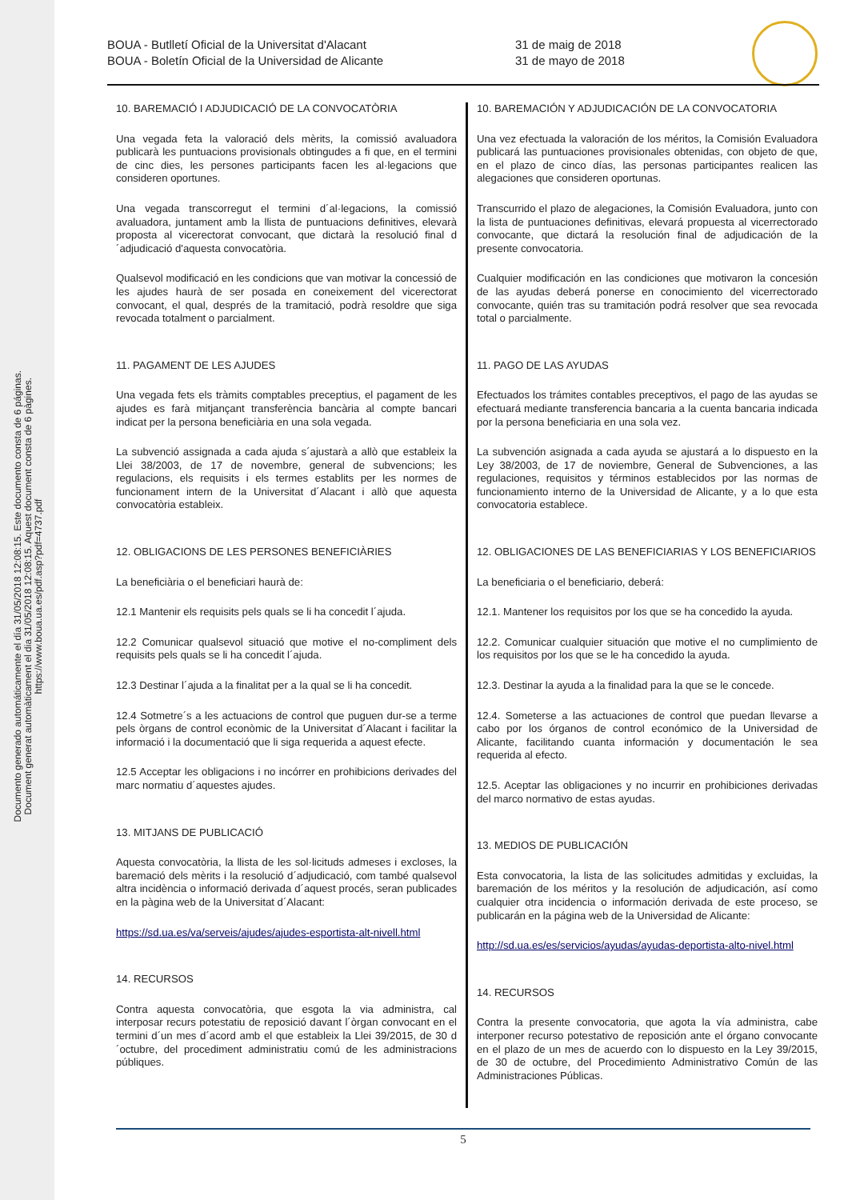Documento generado automáticamente el día 31/05/2018 12:08:15. Este documento consta de 6 páginas.
Document generat automàticament el dia 31/05/2018 12:08:15. Aquest document consta de 6 pàgines.
https://www.boua.ua.es/pdf.asp?pdf=4737.pdf
BOUA - Butlletí Oficial de la Universitat d'Alacant
BOUA - Boletín Oficial de la Universidad de Alicante
31 de maig de 2018
31 de mayo de 2018
10. BAREMACIÓ I ADJUDICACIÓ DE LA CONVOCATÒRIA
Una vegada feta la valoració dels mèrits, la comissió avaluadora publicarà les puntuacions provisionals obtingudes a fi que, en el termini de cinc dies, les persones participants facen les al·legacions que consideren oportunes.
Una vegada transcorregut el termini d´al·legacions, la comissió avaluadora, juntament amb la llista de puntuacions definitives, elevarà proposta al vicerectorat convocant, que dictarà la resolució final d´adjudicació d'aquesta convocatòria.
Qualsevol modificació en les condicions que van motivar la concessió de les ajudes haurà de ser posada en coneixement del vicerectorat convocant, el qual, després de la tramitació, podrà resoldre que siga revocada totalment o parcialment.
11. PAGAMENT DE LES AJUDES
Una vegada fets els tràmits comptables preceptius, el pagament de les ajudes es farà mitjançant transferència bancària al compte bancari indicat per la persona beneficiària en una sola vegada.
La subvenció assignada a cada ajuda s´ajustarà a allò que estableix la Llei 38/2003, de 17 de novembre, general de subvencions; les regulacions, els requisits i els termes establits per les normes de funcionament intern de la Universitat d´Alacant i allò que aquesta convocatòria estableix.
12. OBLIGACIONS DE LES PERSONES BENEFICIÀRIES
La beneficiària o el beneficiari haurà de:
12.1 Mantenir els requisits pels quals se li ha concedit l´ajuda.
12.2 Comunicar qualsevol situació que motive el no-compliment dels requisits pels quals se li ha concedit l´ajuda.
12.3 Destinar l´ajuda a la finalitat per a la qual se li ha concedit.
12.4 Sotmetre´s a les actuacions de control que puguen dur-se a terme pels òrgans de control econòmic de la Universitat d´Alacant i facilitar la informació i la documentació que li siga requerida a aquest efecte.
12.5 Acceptar les obligacions i no incórrer en prohibicions derivades del marc normatiu d´aquestes ajudes.
13. MITJANS DE PUBLICACIÓ
Aquesta convocatòria, la llista de les sol·licituds admeses i excloses, la baremació dels mèrits i la resolució d´adjudicació, com també qualsevol altra incidència o informació derivada d´aquest procés, seran publicades en la pàgina web de la Universitat d´Alacant:
https://sd.ua.es/va/serveis/ajudes/ajudes-esportista-alt-nivell.html
14. RECURSOS
Contra aquesta convocatòria, que esgota la via administra, cal interposar recurs potestatiu de reposició davant l´òrgan convocant en el termini d´un mes d´acord amb el que estableix la Llei 39/2015, de 30 d´octubre, del procediment administratiu comú de les administracions públiques.
10. BAREMACIÓN Y ADJUDICACIÓN DE LA CONVOCATORIA
Una vez efectuada la valoración de los méritos, la Comisión Evaluadora publicará las puntuaciones provisionales obtenidas, con objeto de que, en el plazo de cinco días, las personas participantes realicen las alegaciones que consideren oportunas.
Transcurrido el plazo de alegaciones, la Comisión Evaluadora, junto con la lista de puntuaciones definitivas, elevará propuesta al vicerrectorado convocante, que dictará la resolución final de adjudicación de la presente convocatoria.
Cualquier modificación en las condiciones que motivaron la concesión de las ayudas deberá ponerse en conocimiento del vicerrectorado convocante, quién tras su tramitación podrá resolver que sea revocada total o parcialmente.
11. PAGO DE LAS AYUDAS
Efectuados los trámites contables preceptivos, el pago de las ayudas se efectuará mediante transferencia bancaria a la cuenta bancaria indicada por la persona beneficiaria en una sola vez.
La subvención asignada a cada ayuda se ajustará a lo dispuesto en la Ley 38/2003, de 17 de noviembre, General de Subvenciones, a las regulaciones, requisitos y términos establecidos por las normas de funcionamiento interno de la Universidad de Alicante, y a lo que esta convocatoria establece.
12. OBLIGACIONES DE LAS BENEFICIARIAS Y LOS BENEFICIARIOS
La beneficiaria o el beneficiario, deberá:
12.1. Mantener los requisitos por los que se ha concedido la ayuda.
12.2. Comunicar cualquier situación que motive el no cumplimiento de los requisitos por los que se le ha concedido la ayuda.
12.3. Destinar la ayuda a la finalidad para la que se le concede.
12.4. Someterse a las actuaciones de control que puedan llevarse a cabo por los órganos de control económico de la Universidad de Alicante, facilitando cuanta información y documentación le sea requerida al efecto.
12.5. Aceptar las obligaciones y no incurrir en prohibiciones derivadas del marco normativo de estas ayudas.
13. MEDIOS DE PUBLICACIÓN
Esta convocatoria, la lista de las solicitudes admitidas y excluidas, la baremación de los méritos y la resolución de adjudicación, así como cualquier otra incidencia o información derivada de este proceso, se publicarán en la página web de la Universidad de Alicante:
http://sd.ua.es/es/servicios/ayudas/ayudas-deportista-alto-nivel.html
14. RECURSOS
Contra la presente convocatoria, que agota la vía administra, cabe interponer recurso potestativo de reposición ante el órgano convocante en el plazo de un mes de acuerdo con lo dispuesto en la Ley 39/2015, de 30 de octubre, del Procedimiento Administrativo Común de las Administraciones Públicas.
5